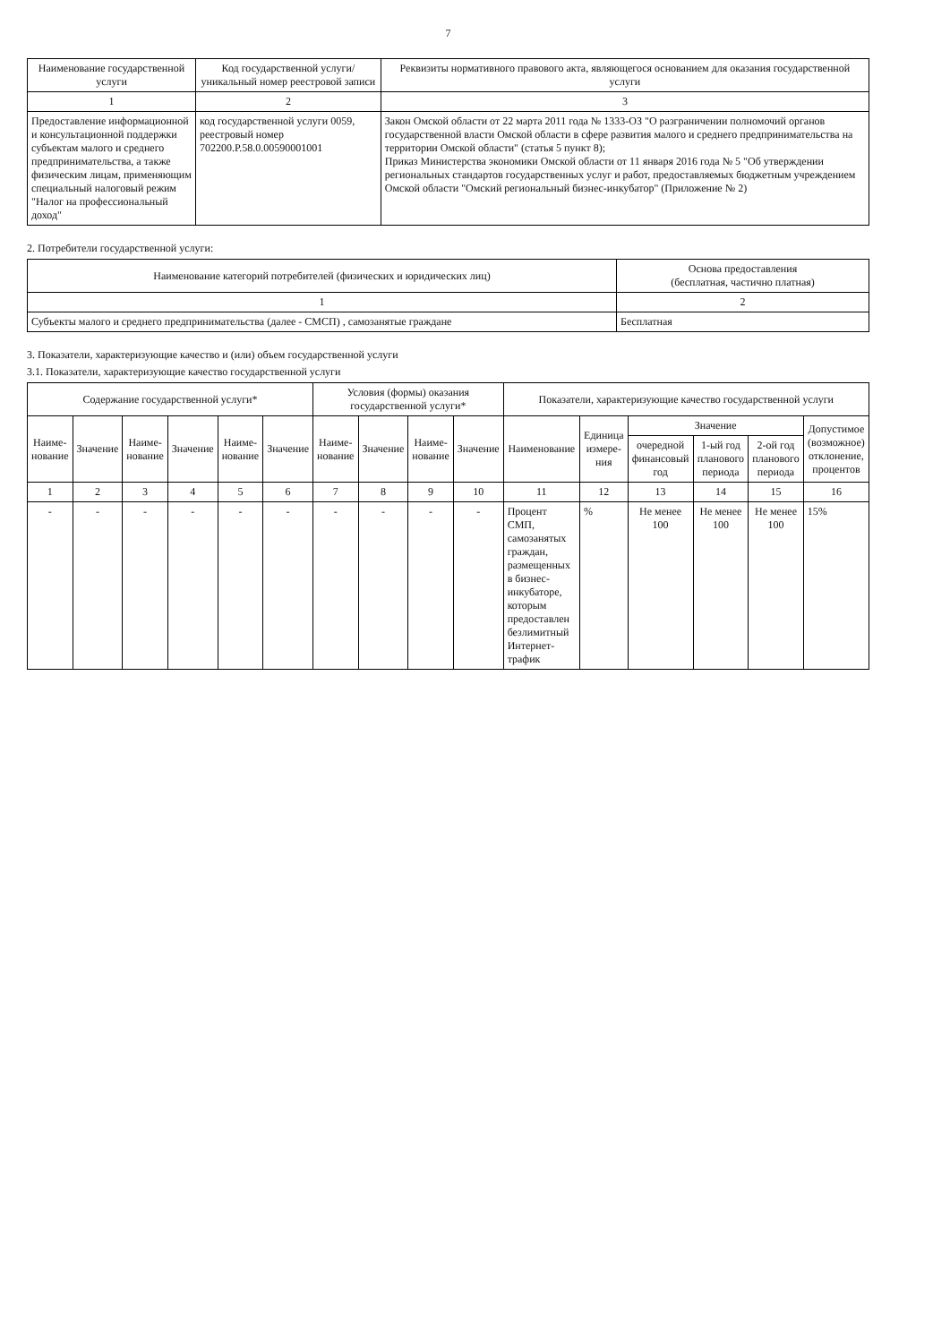7
| Наименование государственной услуги | Код государственной услуги/уникальный номер реестровой записи | Реквизиты нормативного правового акта, являющегося основанием для оказания государственной услуги |
| --- | --- | --- |
| 1 | 2 | 3 |
| Предоставление информационной и консультационной поддержки субъектам малого и среднего предпринимательства, а также физическим лицам, применяющим специальный налоговый режим "Налог на профессиональный доход" | код государственной услуги 0059, реестровый номер 702200.Р.58.0.00590001001 | Закон Омской области от 22 марта 2011 года № 1333-ОЗ "О разграничении полномочий органов государственной власти Омской области в сфере развития малого и среднего предпринимательства на территории Омской области" (статья 5 пункт 8); Приказ Министерства экономики Омской области от 11 января 2016 года № 5 "Об утверждении региональных стандартов государственных услуг и работ, предоставляемых бюджетным учреждением Омской области "Омский региональный бизнес-инкубатор" (Приложение № 2) |
2. Потребители государственной услуги:
| Наименование категорий потребителей (физических и юридических лиц) | Основа предоставления (бесплатная, частично платная) |
| --- | --- |
| 1 | 2 |
| Субъекты малого и среднего предпринимательства (далее - СМСП) , самозанятые граждане | Бесплатная |
3. Показатели, характеризующие качество и (или) объем государственной услуги
3.1. Показатели, характеризующие качество государственной услуги
| Содержание государственной услуги* | | | | | | Условия (формы) оказания государственной услуги* | | | | Показатели, характеризующие качество государственной услуги | | | | | |
| --- | --- | --- | --- | --- | --- | --- | --- | --- | --- | --- | --- | --- | --- | --- | --- |
| Наиме-нование | Значение | Наиме-нование | Значение | Наиме-нование | Значение | Наиме-нование | Значение | Наиме-нование | Значение | Наименование | Единица измере-ния | Значение | | | Допустимое (возможное) отклонение, процентов |
| | | | | | | | | | | | | очередной финансовый год | 1-ый год планового периода | 2-ой год планового периода | |
| 1 | 2 | 3 | 4 | 5 | 6 | 7 | 8 | 9 | 10 | 11 | 12 | 13 | 14 | 15 | 16 |
| - | - | - | - | - | - | - | - | - | - | Процент СМП, самозанятых граждан, размещенных в бизнес-инкубаторе, которым предоставлен безлимитный Интернет-трафик | % | Не менее 100 | Не менее 100 | Не менее 100 | 15% |